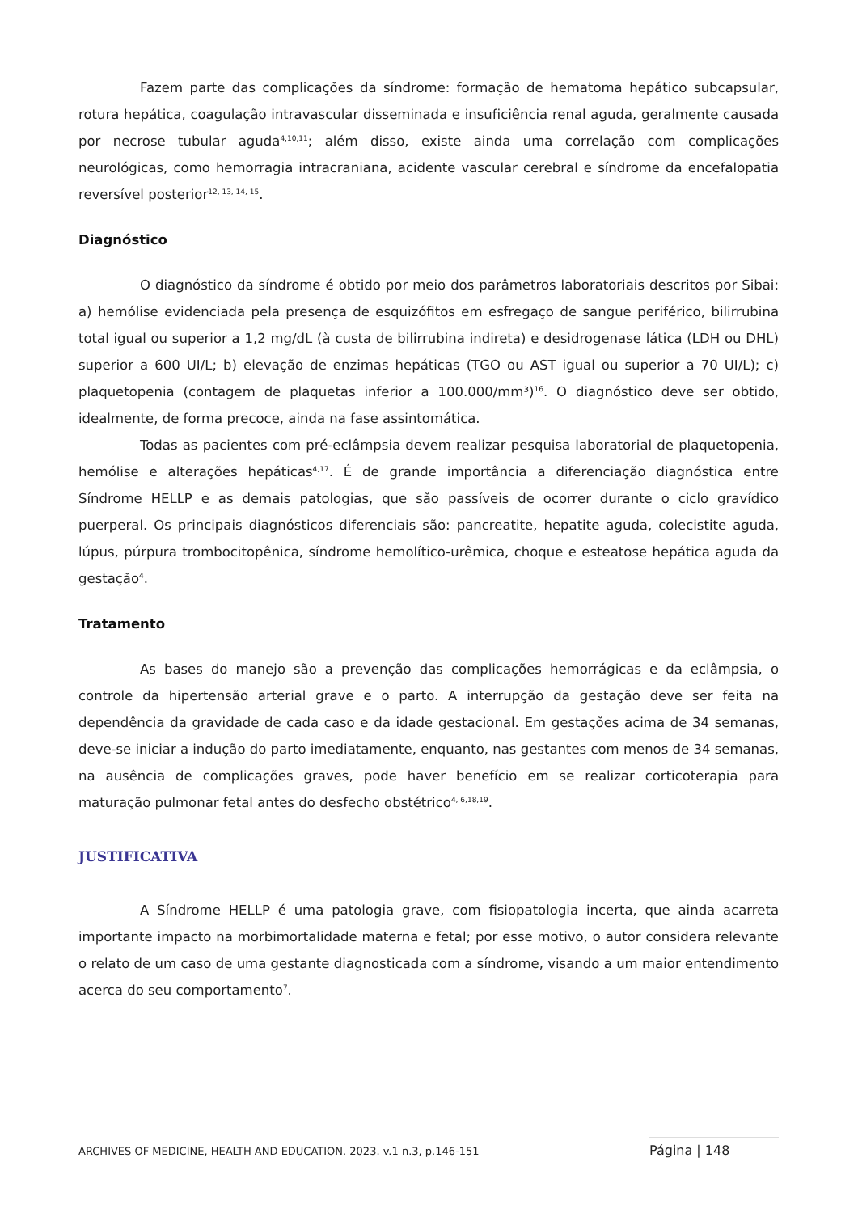Fazem parte das complicações da síndrome: formação de hematoma hepático subcapsular, rotura hepática, coagulação intravascular disseminada e insuficiência renal aguda, geralmente causada por necrose tubular aguda<sup>4,10,11</sup>; além disso, existe ainda uma correlação com complicações neurológicas, como hemorragia intracraniana, acidente vascular cerebral e síndrome da encefalopatia reversível posterior<sup>12, 13, 14, 15</sup>.
Diagnóstico
O diagnóstico da síndrome é obtido por meio dos parâmetros laboratoriais descritos por Sibai: a) hemólise evidenciada pela presença de esquizófitos em esfregaço de sangue periférico, bilirrubina total igual ou superior a 1,2 mg/dL (à custa de bilirrubina indireta) e desidrogenase lática (LDH ou DHL) superior a 600 UI/L; b) elevação de enzimas hepáticas (TGO ou AST igual ou superior a 70 UI/L); c) plaquetopenia (contagem de plaquetas inferior a 100.000/mm³)<sup>16</sup>. O diagnóstico deve ser obtido, idealmente, de forma precoce, ainda na fase assintomática.
Todas as pacientes com pré-eclâmpsia devem realizar pesquisa laboratorial de plaquetopenia, hemólise e alterações hepáticas<sup>4,17</sup>. É de grande importância a diferenciação diagnóstica entre Síndrome HELLP e as demais patologias, que são passíveis de ocorrer durante o ciclo gravídico puerperal. Os principais diagnósticos diferenciais são: pancreatite, hepatite aguda, colecistite aguda, lúpus, púrpura trombocitopênica, síndrome hemolítico-urêmica, choque e esteatose hepática aguda da gestação<sup>4</sup>.
Tratamento
As bases do manejo são a prevenção das complicações hemorrágicas e da eclâmpsia, o controle da hipertensão arterial grave e o parto. A interrupção da gestação deve ser feita na dependência da gravidade de cada caso e da idade gestacional. Em gestações acima de 34 semanas, deve-se iniciar a indução do parto imediatamente, enquanto, nas gestantes com menos de 34 semanas, na ausência de complicações graves, pode haver benefício em se realizar corticoterapia para maturação pulmonar fetal antes do desfecho obstétrico<sup>4, 6,18,19</sup>.
JUSTIFICATIVA
A Síndrome HELLP é uma patologia grave, com fisiopatologia incerta, que ainda acarreta importante impacto na morbimortalidade materna e fetal; por esse motivo, o autor considera relevante o relato de um caso de uma gestante diagnosticada com a síndrome, visando a um maior entendimento acerca do seu comportamento<sup>7</sup>.
ARCHIVES OF MEDICINE, HEALTH AND EDUCATION. 2023. v.1 n.3, p.146-151 Página | 148